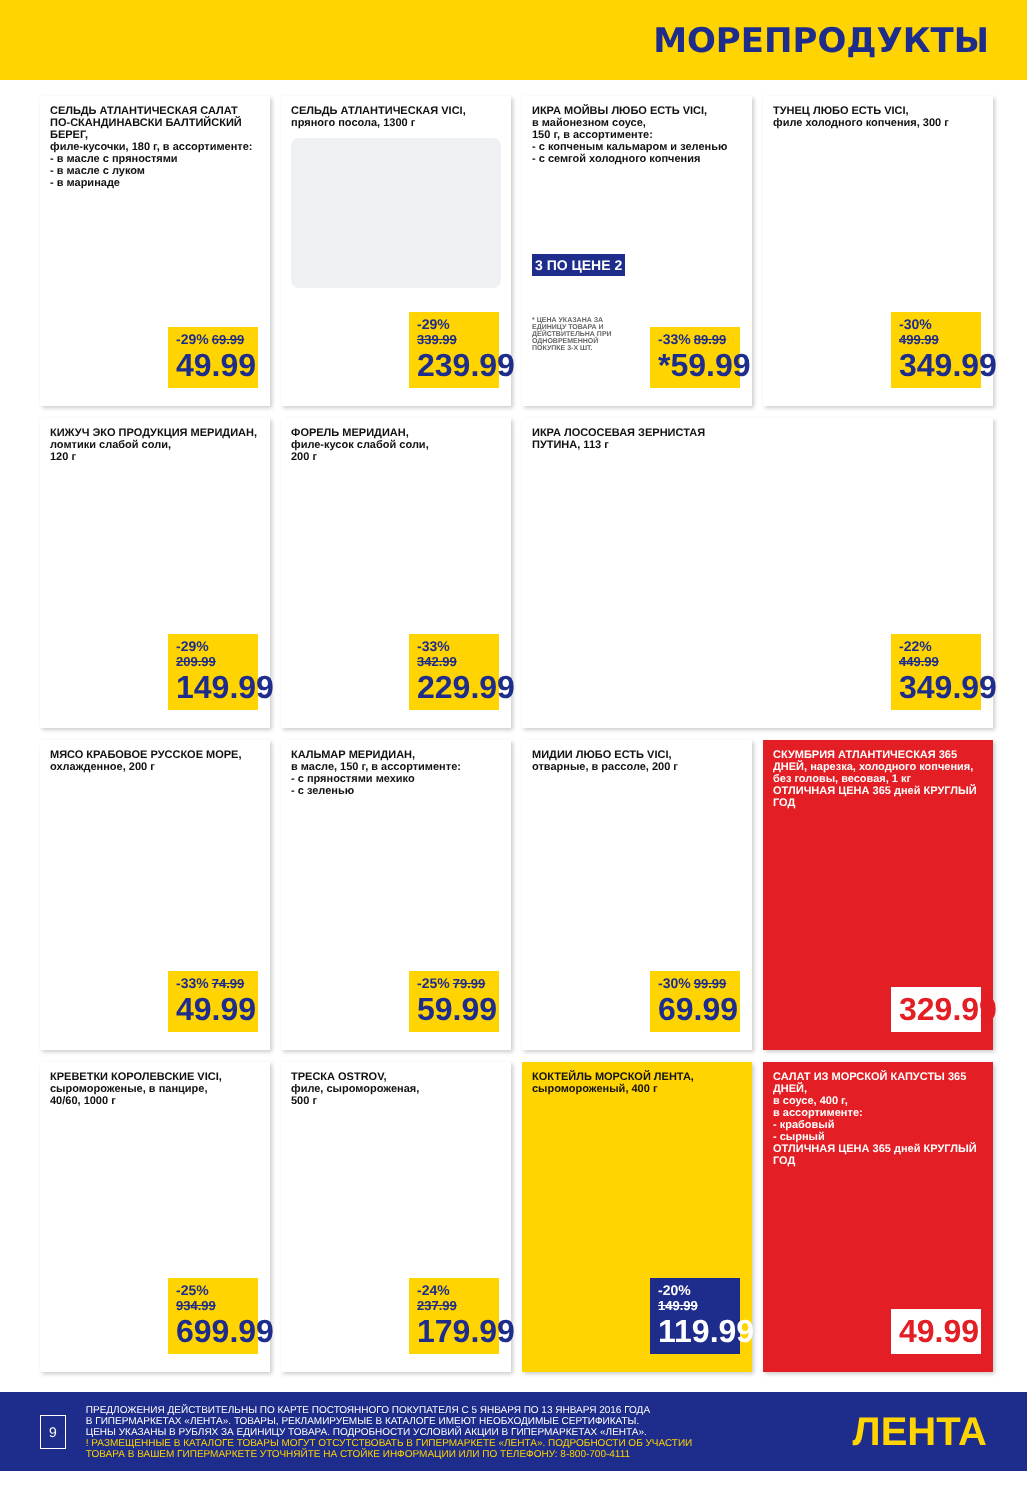МОРЕПРОДУКТЫ
СЕЛЬДЬ АТЛАНТИЧЕСКАЯ САЛАТ ПО-СКАНДИНАВСКИ БАЛТИЙСКИЙ БЕРЕГ,
филе-кусочки, 180 г, в ассортименте:
- в масле с пряностями
- в масле с луком
- в маринаде
-29% 69.99
49.99
СЕЛЬДЬ АТЛАНТИЧЕСКАЯ VICI,
пряного посола, 1300 г
-29% 339.99
239.99
ИКРА МОЙВЫ ЛЮБО ЕСТЬ VICI,
в майонезном соусе,
150 г, в ассортименте:
- с копченым кальмаром и зеленью
- с семгой холодного копчения
3 ПО ЦЕНЕ 2
* ЦЕНА УКАЗАНА ЗА ЕДИНИЦУ ТОВАРА И ДЕЙСТВИТЕЛЬНА ПРИ ОДНОВРЕМЕННОЙ ПОКУПКЕ 3-Х ШТ.
-33% 89.99
*59.99
ТУНЕЦ ЛЮБО ЕСТЬ VICI,
филе холодного копчения, 300 г
-30% 499.99
349.99
КИЖУЧ ЭКО ПРОДУКЦИЯ МЕРИДИАН,
ломтики слабой соли,
120 г
-29% 209.99
149.99
ФОРЕЛЬ МЕРИДИАН,
филе-кусок слабой соли,
200 г
-33% 342.99
229.99
ИКРА ЛОСОСЕВАЯ ЗЕРНИСТАЯ
ПУТИНА, 113 г
-22% 449.99
349.99
МЯСО КРАБОВОЕ РУССКОЕ МОРЕ,
охлажденное, 200 г
-33% 74.99
49.99
КАЛЬМАР МЕРИДИАН,
в масле, 150 г, в ассортименте:
- с пряностями мехико
- с зеленью
-25% 79.99
59.99
МИДИИ ЛЮБО ЕСТЬ VICI,
отварные, в рассоле, 200 г
-30% 99.99
69.99
СКУМБРИЯ АТЛАНТИЧЕСКАЯ 365 ДНЕЙ, нарезка, холодного копчения, без головы, весовая, 1 кг
ОТЛИЧНАЯ ЦЕНА 365 дней КРУГЛЫЙ ГОД
329.99
КРЕВЕТКИ КОРОЛЕВСКИЕ VICI,
сыромороженые, в панцире,
40/60, 1000 г
-25% 934.99
699.99
ТРЕСКА OSTROV,
филе, сыромороженая,
500 г
-24% 237.99
179.99
КОКТЕЙЛЬ МОРСКОЙ ЛЕНТА,
сыромороженый, 400 г
-20% 149.99
119.99
САЛАТ ИЗ МОРСКОЙ КАПУСТЫ 365 ДНЕЙ,
в соусе, 400 г,
в ассортименте:
- крабовый
- сырный
ОТЛИЧНАЯ ЦЕНА 365 дней КРУГЛЫЙ ГОД
49.99
9
ПРЕДЛОЖЕНИЯ ДЕЙСТВИТЕЛЬНЫ ПО КАРТЕ ПОСТОЯННОГО ПОКУПАТЕЛЯ С 5 ЯНВАРЯ ПО 13 ЯНВАРЯ 2016 ГОДА
В ГИПЕРМАРКЕТАХ «ЛЕНТА». ТОВАРЫ, РЕКЛАМИРУЕМЫЕ В КАТАЛОГЕ ИМЕЮТ НЕОБХОДИМЫЕ СЕРТИФИКАТЫ.
ЦЕНЫ УКАЗАНЫ В РУБЛЯХ ЗА ЕДИНИЦУ ТОВАРА. ПОДРОБНОСТИ УСЛОВИЙ АКЦИИ В ГИПЕРМАРКЕТАХ «ЛЕНТА».
! РАЗМЕЩЕННЫЕ В КАТАЛОГЕ ТОВАРЫ МОГУТ ОТСУТСТВОВАТЬ В ГИПЕРМАРКЕТЕ «ЛЕНТА». ПОДРОБНОСТИ ОБ УЧАСТИИ
ТОВАРА В ВАШЕМ ГИПЕРМАРКЕТЕ УТОЧНЯЙТЕ НА СТОЙКЕ ИНФОРМАЦИИ ИЛИ ПО ТЕЛЕФОНУ: 8-800-700-4111
ЛЕНТА